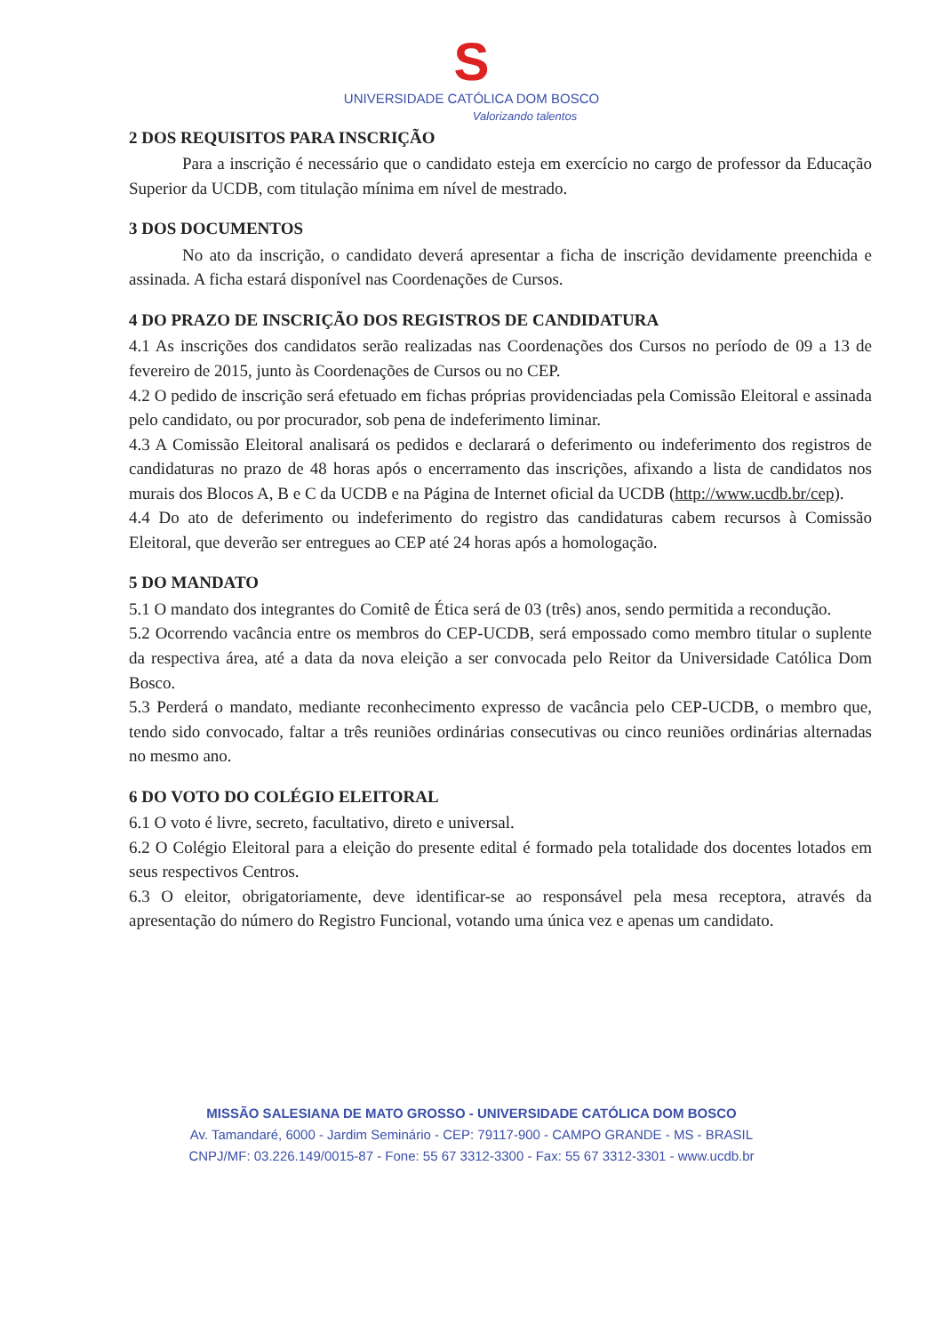S
UNIVERSIDADE CATÓLICA DOM BOSCO
Valorizando talentos
2 DOS REQUISITOS PARA INSCRIÇÃO
Para a inscrição é necessário que o candidato esteja em exercício no cargo de professor da Educação Superior da UCDB, com titulação mínima em nível de mestrado.
3 DOS DOCUMENTOS
No ato da inscrição, o candidato deverá apresentar a ficha de inscrição devidamente preenchida e assinada. A ficha estará disponível nas Coordenações de Cursos.
4 DO PRAZO DE INSCRIÇÃO DOS REGISTROS DE CANDIDATURA
4.1 As inscrições dos candidatos serão realizadas nas Coordenações dos Cursos no período de 09 a 13 de fevereiro de 2015, junto às Coordenações de Cursos ou no CEP.
4.2 O pedido de inscrição será efetuado em fichas próprias providenciadas pela Comissão Eleitoral e assinada pelo candidato, ou por procurador, sob pena de indeferimento liminar.
4.3 A Comissão Eleitoral analisará os pedidos e declarará o deferimento ou indeferimento dos registros de candidaturas no prazo de 48 horas após o encerramento das inscrições, afixando a lista de candidatos nos murais dos Blocos A, B e C da UCDB e na Página de Internet oficial da UCDB (http://www.ucdb.br/cep).
4.4 Do ato de deferimento ou indeferimento do registro das candidaturas cabem recursos à Comissão Eleitoral, que deverão ser entregues ao CEP até 24 horas após a homologação.
5 DO MANDATO
5.1 O mandato dos integrantes do Comitê de Ética será de 03 (três) anos, sendo permitida a recondução.
5.2 Ocorrendo vacância entre os membros do CEP-UCDB, será empossado como membro titular o suplente da respectiva área, até a data da nova eleição a ser convocada pelo Reitor da Universidade Católica Dom Bosco.
5.3 Perderá o mandato, mediante reconhecimento expresso de vacância pelo CEP-UCDB, o membro que, tendo sido convocado, faltar a três reuniões ordinárias consecutivas ou cinco reuniões ordinárias alternadas no mesmo ano.
6 DO VOTO DO COLÉGIO ELEITORAL
6.1 O voto é livre, secreto, facultativo, direto e universal.
6.2 O Colégio Eleitoral para a eleição do presente edital é formado pela totalidade dos docentes lotados em seus respectivos Centros.
6.3 O eleitor, obrigatoriamente, deve identificar-se ao responsável pela mesa receptora, através da apresentação do número do Registro Funcional, votando uma única vez e apenas um candidato.
MISSÃO SALESIANA DE MATO GROSSO - UNIVERSIDADE CATÓLICA DOM BOSCO
Av. Tamandaré, 6000 - Jardim Seminário - CEP: 79117-900 - CAMPO GRANDE - MS - BRASIL
CNPJ/MF: 03.226.149/0015-87 - Fone: 55 67 3312-3300 - Fax: 55 67 3312-3301 - www.ucdb.br